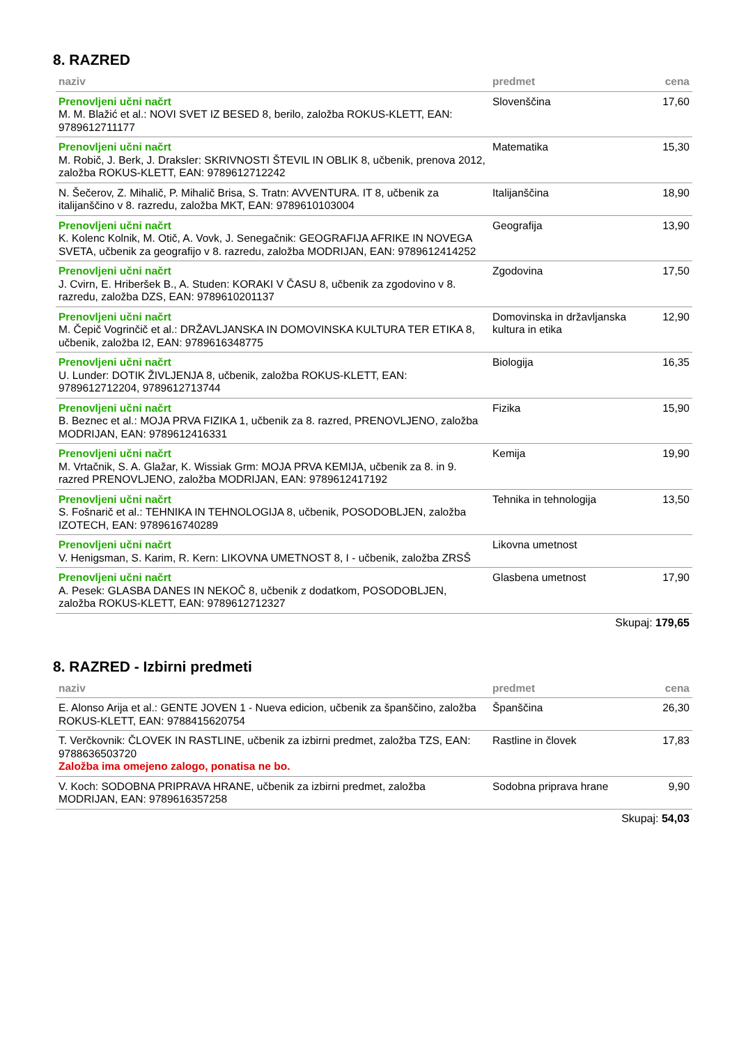8. RAZRED
| naziv | predmet | cena |
| --- | --- | --- |
| Prenovljeni učni načrt M. M. Blažić et al.: NOVI SVET IZ BESED 8, berilo, založba ROKUS-KLETT, EAN: 9789612711177 | Slovenščina | 17,60 |
| Prenovljeni učni načrt M. Robič, J. Berk, J. Draksler: SKRIVNOSTI ŠTEVIL IN OBLIK 8, učbenik, prenova 2012, založba ROKUS-KLETT, EAN: 9789612712242 | Matematika | 15,30 |
| N. Šečerov, Z. Mihalič, P. Mihalič Brisa, S. Tratn: AVVENTURA. IT 8, učbenik za italijanščino v 8. razredu, založba MKT, EAN: 9789610103004 | Italijanščina | 18,90 |
| Prenovljeni učni načrt K. Kolenc Kolnik, M. Otič, A. Vovk, J. Senegačnik: GEOGRAFIJA AFRIKE IN NOVEGA SVETA, učbenik za geografijo v 8. razredu, založba MODRIJAN, EAN: 9789612414252 | Geografija | 13,90 |
| Prenovljeni učni načrt J. Cvirn, E. Hriberšek B., A. Studen: KORAKI V ČASU 8, učbenik za zgodovino v 8. razredu, založba DZS, EAN: 9789610201137 | Zgodovina | 17,50 |
| Prenovljeni učni načrt M. Čepič Vogrinčič et al.: DRŽAVLJANSKA IN DOMOVINSKA KULTURA TER ETIKA 8, učbenik, založba I2, EAN: 9789616348775 | Domovinska in državljanska kultura in etika | 12,90 |
| Prenovljeni učni načrt U. Lunder: DOTIK ŽIVLJENJA 8, učbenik, založba ROKUS-KLETT, EAN: 9789612712204, 9789612713744 | Biologija | 16,35 |
| Prenovljeni učni načrt B. Beznec et al.: MOJA PRVA FIZIKA 1, učbenik za 8. razred, PRENOVLJENO, založba MODRIJAN, EAN: 9789612416331 | Fizika | 15,90 |
| Prenovljeni učni načrt M. Vrtačnik, S. A. Glažar, K. Wissiak Grm: MOJA PRVA KEMIJA, učbenik za 8. in 9. razred PRENOVLJENO, založba MODRIJAN, EAN: 9789612417192 | Kemija | 19,90 |
| Prenovljeni učni načrt S. Fošnarič et al.: TEHNIKA IN TEHNOLOGIJA 8, učbenik, POSODOBLJEN, založba IZOTECH, EAN: 9789616740289 | Tehnika in tehnologija | 13,50 |
| Prenovljeni učni načrt V. Henigsman, S. Karim, R. Kern: LIKOVNA UMETNOST 8, I - učbenik, založba ZRSŠ | Likovna umetnost | |
| Prenovljeni učni načrt A. Pesek: GLASBA DANES IN NEKOČ 8, učbenik z dodatkom, POSODOBLJEN, založba ROKUS-KLETT, EAN: 9789612712327 | Glasbena umetnost | 17,90 |
Skupaj: 179,65
8. RAZRED - Izbirni predmeti
| naziv | predmet | cena |
| --- | --- | --- |
| E. Alonso Arija et al.: GENTE JOVEN 1 - Nueva edicion, učbenik za španščino, založba ROKUS-KLETT, EAN: 9788415620754 | Španščina | 26,30 |
| T. Verčkovnik: ČLOVEK IN RASTLINE, učbenik za izbirni predmet, založba TZS, EAN: 9788636503720 Založba ima omejeno zalogo, ponatisa ne bo. | Rastline in človek | 17,83 |
| V. Koch: SODOBNA PRIPRAVA HRANE, učbenik za izbirni predmet, založba MODRIJAN, EAN: 9789616357258 | Sodobna priprava hrane | 9,90 |
Skupaj: 54,03